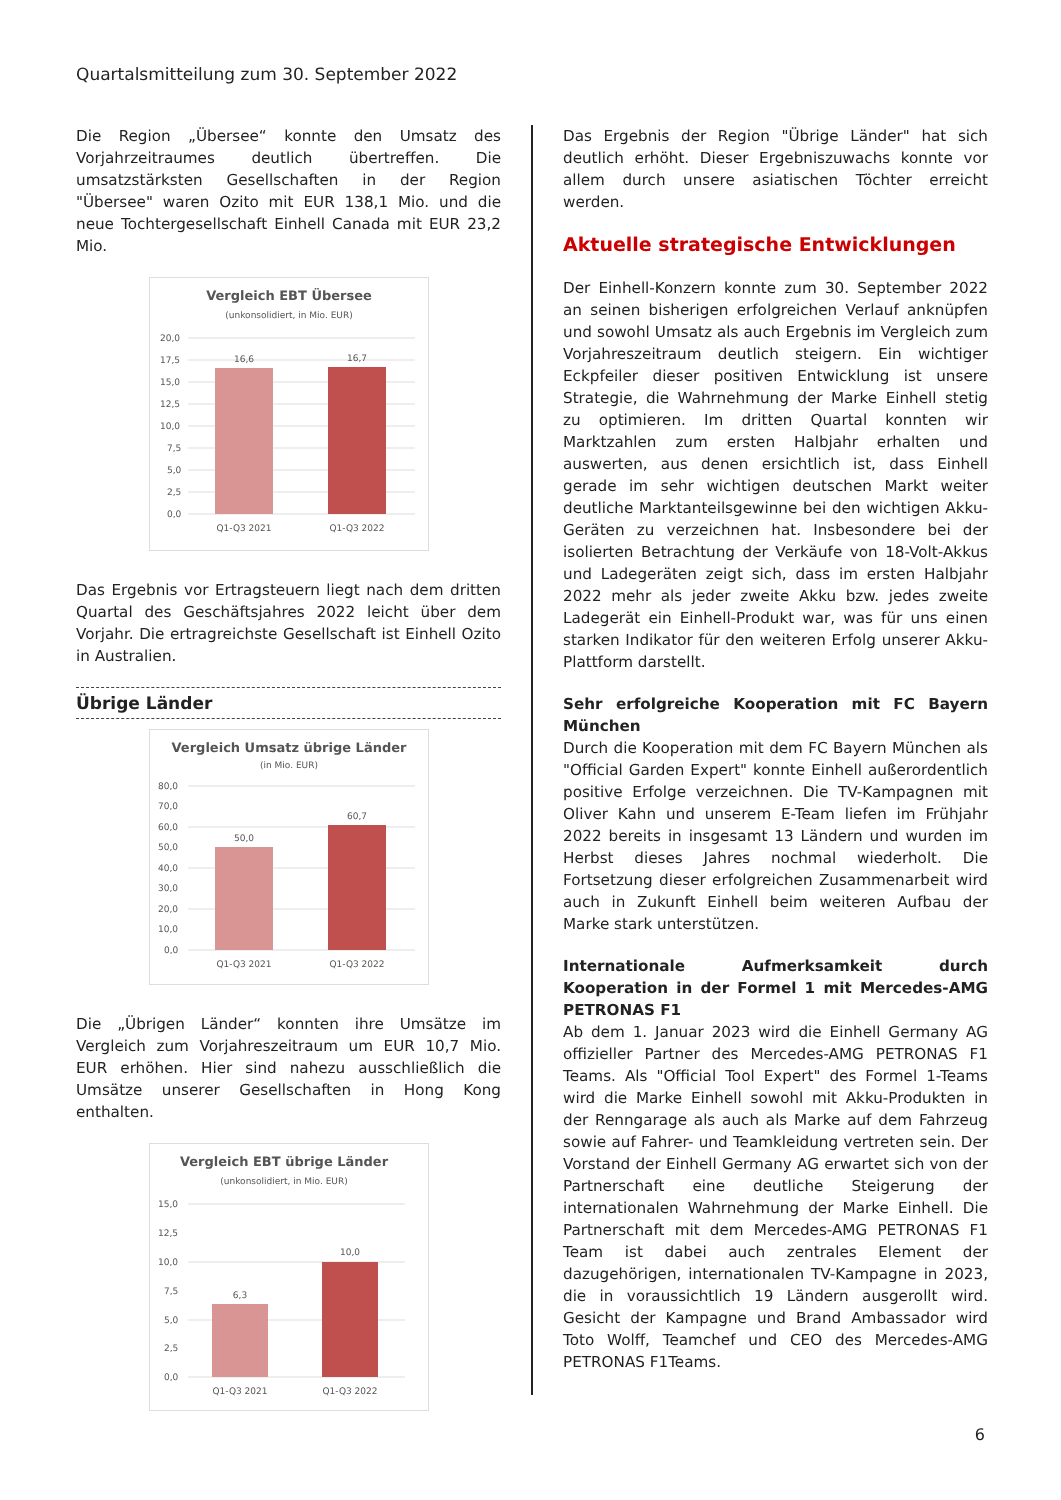Quartalsmitteilung zum 30. September 2022
Die Region „Übersee“ konnte den Umsatz des Vorjahrzeitraumes deutlich übertreffen. Die umsatzstärksten Gesellschaften in der Region "Übersee" waren Ozito mit EUR 138,1 Mio. und die neue Tochtergesellschaft Einhell Canada mit EUR 23,2 Mio.
Vergleich EBT Übersee
(unkonsolidiert, in Mio. EUR)
20,0
17,5
15,0
12,5
10,0
7,5
5,0
2,5
0,0
16,6
16,7
Q1-Q3 2021
Q1-Q3 2022
Das Ergebnis vor Ertragsteuern liegt nach dem dritten Quartal des Geschäftsjahres 2022 leicht über dem Vorjahr. Die ertragreichste Gesellschaft ist Einhell Ozito in Australien.
Übrige Länder
Vergleich Umsatz übrige Länder
(in Mio. EUR)
80,0
70,0
60,0
50,0
40,0
30,0
20,0
10,0
0,0
50,0
60,7
Q1-Q3 2021
Q1-Q3 2022
Die „Übrigen Länder“ konnten ihre Umsätze im Vergleich zum Vorjahreszeitraum um EUR 10,7 Mio. EUR erhöhen. Hier sind nahezu ausschließlich die Umsätze unserer Gesellschaften in Hong Kong enthalten.
Vergleich EBT übrige Länder
(unkonsolidiert, in Mio. EUR)
15,0
12,5
10,0
7,5
5,0
2,5
0,0
6,3
10,0
Q1-Q3 2021
Q1-Q3 2022
Das Ergebnis der Region "Übrige Länder" hat sich deutlich erhöht. Dieser Ergebniszuwachs konnte vor allem durch unsere asiatischen Töchter erreicht werden.
Aktuelle strategische Entwicklungen
Der Einhell-Konzern konnte zum 30. September 2022 an seinen bisherigen erfolgreichen Verlauf anknüpfen und sowohl Umsatz als auch Ergebnis im Vergleich zum Vorjahreszeitraum deutlich steigern. Ein wichtiger Eckpfeiler dieser positiven Entwicklung ist unsere Strategie, die Wahrnehmung der Marke Einhell stetig zu optimieren. Im dritten Quartal konnten wir Marktzahlen zum ersten Halbjahr erhalten und auswerten, aus denen ersichtlich ist, dass Einhell gerade im sehr wichtigen deutschen Markt weiter deutliche Marktanteilsgewinne bei den wichtigen Akku-Geräten zu verzeichnen hat. Insbesondere bei der isolierten Betrachtung der Verkäufe von 18-Volt-Akkus und Ladegeräten zeigt sich, dass im ersten Halbjahr 2022 mehr als jeder zweite Akku bzw. jedes zweite Ladegerät ein Einhell-Produkt war, was für uns einen starken Indikator für den weiteren Erfolg unserer Akku-Plattform darstellt.
Sehr erfolgreiche Kooperation mit FC Bayern München
Durch die Kooperation mit dem FC Bayern München als "Official Garden Expert" konnte Einhell außerordentlich positive Erfolge verzeichnen. Die TV-Kampagnen mit Oliver Kahn und unserem E-Team liefen im Frühjahr 2022 bereits in insgesamt 13 Ländern und wurden im Herbst dieses Jahres nochmal wiederholt. Die Fortsetzung dieser erfolgreichen Zusammenarbeit wird auch in Zukunft Einhell beim weiteren Aufbau der Marke stark unterstützen.
Internationale Aufmerksamkeit durch Kooperation in der Formel 1 mit Mercedes-AMG PETRONAS F1
Ab dem 1. Januar 2023 wird die Einhell Germany AG offizieller Partner des Mercedes-AMG PETRONAS F1 Teams. Als "Official Tool Expert" des Formel 1-Teams wird die Marke Einhell sowohl mit Akku-Produkten in der Renngarage als auch als Marke auf dem Fahrzeug sowie auf Fahrer- und Teamkleidung vertreten sein. Der Vorstand der Einhell Germany AG erwartet sich von der Partnerschaft eine deutliche Steigerung der internationalen Wahrnehmung der Marke Einhell. Die Partnerschaft mit dem Mercedes-AMG PETRONAS F1 Team ist dabei auch zentrales Element der dazugehörigen, internationalen TV-Kampagne in 2023, die in voraussichtlich 19 Ländern ausgerollt wird. Gesicht der Kampagne und Brand Ambassador wird Toto Wolff, Teamchef und CEO des Mercedes-AMG PETRONAS F1Teams.
6